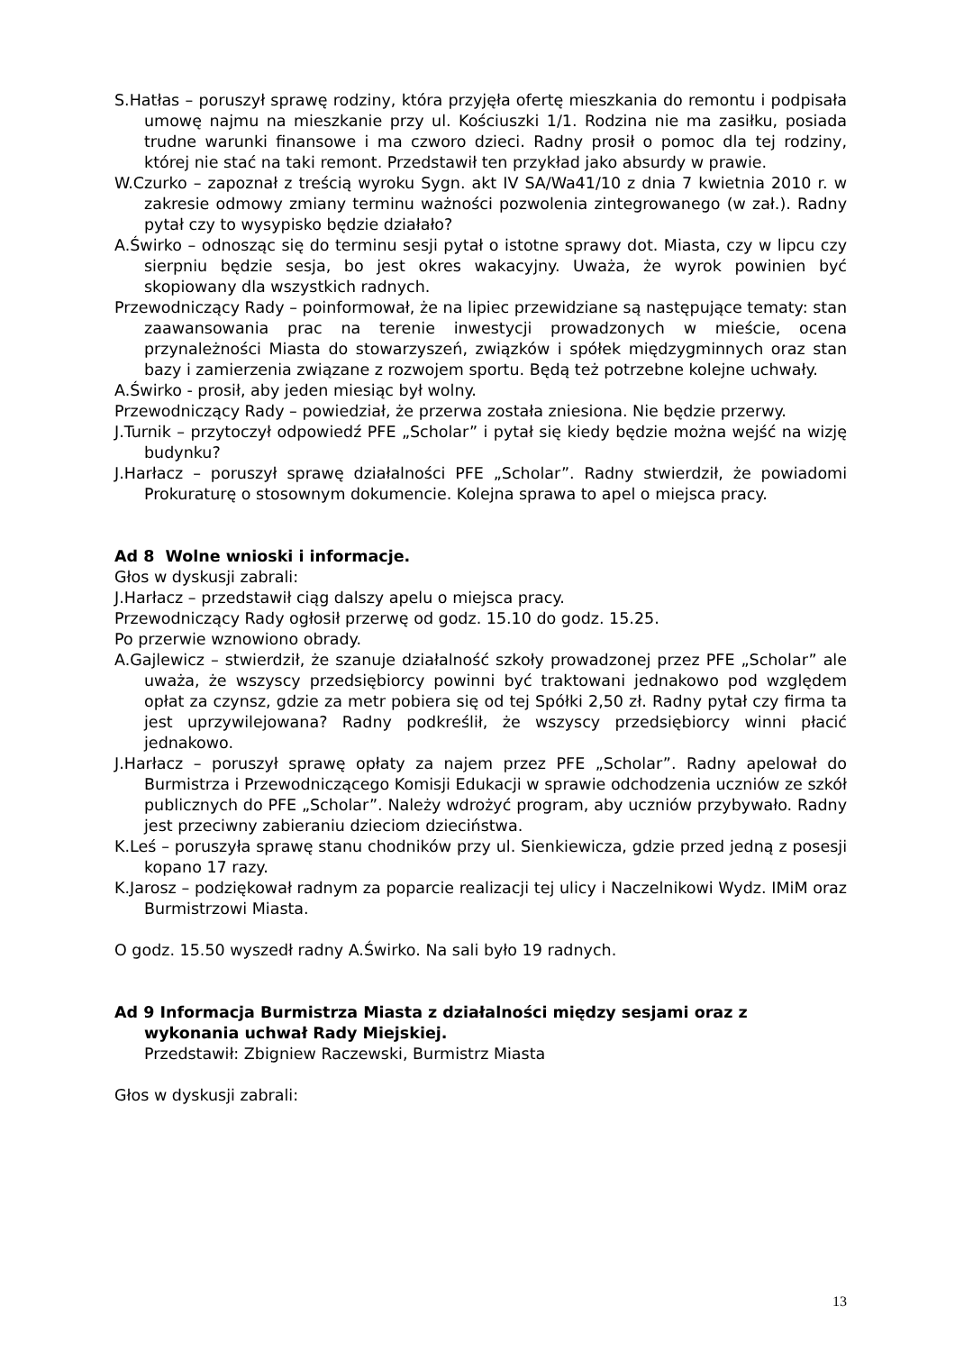S.Hatłas – poruszył sprawę rodziny, która przyjęła ofertę mieszkania do remontu i podpisała umowę najmu na mieszkanie przy ul. Kościuszki 1/1. Rodzina nie ma zasiłku, posiada trudne warunki finansowe i ma czworo dzieci. Radny prosił o pomoc dla tej rodziny, której nie stać na taki remont. Przedstawił ten przykład jako absurdy w prawie.
W.Czurko – zapoznał z treścią wyroku Sygn. akt IV SA/Wa41/10 z dnia 7 kwietnia 2010 r. w zakresie odmowy zmiany terminu ważności pozwolenia zintegrowanego (w zał.). Radny pytał czy to wysypisko będzie działało?
A.Świrko – odnosząc się do terminu sesji pytał o istotne sprawy dot. Miasta, czy w lipcu czy sierpniu będzie sesja, bo jest okres wakacyjny. Uważa, że wyrok powinien być skopiowany dla wszystkich radnych.
Przewodniczący Rady – poinformował, że na lipiec przewidziane są następujące tematy: stan zaawansowania prac na terenie inwestycji prowadzonych w mieście, ocena przynależności Miasta do stowarzyszeń, związków i spółek międzygminnych oraz stan bazy i zamierzenia związane z rozwojem sportu. Będą też potrzebne kolejne uchwały.
A.Świrko - prosił, aby jeden miesiąc był wolny.
Przewodniczący Rady – powiedział, że przerwa została zniesiona. Nie będzie przerwy.
J.Turnik – przytoczył odpowiedź PFE „Scholar” i pytał się kiedy będzie można wejść na wizję budynku?
J.Harłacz – poruszył sprawę działalności PFE „Scholar”. Radny stwierdził, że powiadomi Prokuraturę o stosownym dokumencie. Kolejna sprawa to apel o miejsca pracy.
Ad 8 Wolne wnioski i informacje.
Głos w dyskusji zabrali:
J.Harłacz – przedstawił ciąg dalszy apelu o miejsca pracy.
Przewodniczący Rady ogłosił przerwę od godz. 15.10 do godz. 15.25.
Po przerwie wznowiono obrady.
A.Gajlewicz – stwierdził, że szanuje działalność szkoły prowadzonej przez PFE „Scholar” ale uważa, że wszyscy przedsiębiorcy powinni być traktowani jednakowo pod względem opłat za czynsz, gdzie za metr pobiera się od tej Spółki 2,50 zł. Radny pytał czy firma ta jest uprzywilejowana? Radny podkreślił, że wszyscy przedsiębiorcy winni płacić jednakowo.
J.Harłacz – poruszył sprawę opłaty za najem przez PFE „Scholar”. Radny apelował do Burmistrza i Przewodniczącego Komisji Edukacji w sprawie odchodzenia uczniów ze szkół publicznych do PFE „Scholar”. Należy wdrożyć program, aby uczniów przybywało. Radny jest przeciwny zabieraniu dzieciom dzieciństwa.
K.Leś – poruszyła sprawę stanu chodników przy ul. Sienkiewicza, gdzie przed jedną z posesji kopano 17 razy.
K.Jarosz – podziękował radnym za poparcie realizacji tej ulicy i Naczelnikowi Wydz. IMiM oraz Burmistrzowi Miasta.
O godz. 15.50 wyszedł radny A.Świrko. Na sali było 19 radnych.
Ad 9 Informacja Burmistrza Miasta z działalności między sesjami oraz z wykonania uchwał Rady Miejskiej.
Przedstawił: Zbigniew Raczewski, Burmistrz Miasta
Głos w dyskusji zabrali:
13